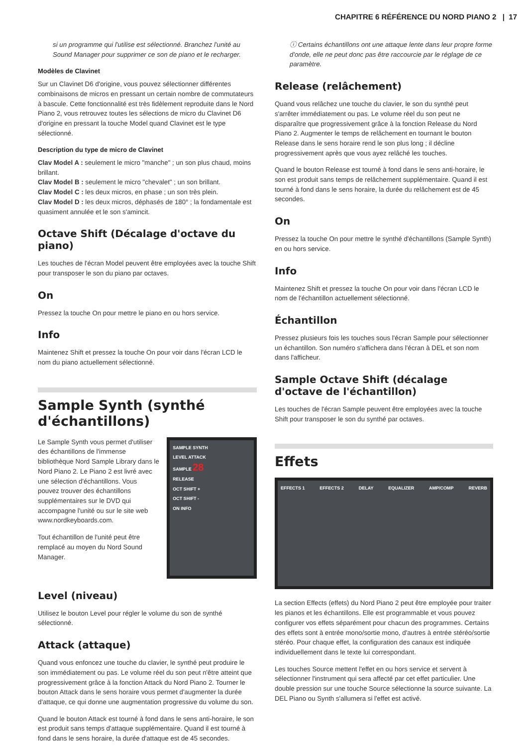CHAPITRE 6 RÉFÉRENCE DU NORD PIANO 2 | 17
si un programme qui l'utilise est sélectionné. Branchez l'unité au Sound Manager pour supprimer ce son de piano et le recharger.
Modèles de Clavinet
Sur un Clavinet D6 d'origine, vous pouvez sélectionner différentes combinaisons de micros en pressant un certain nombre de commutateurs à bascule. Cette fonctionnalité est très fidèlement reproduite dans le Nord Piano 2, vous retrouvez toutes les sélections de micro du Clavinet D6 d'origine en pressant la touche Model quand Clavinet est le type sélectionné.
Description du type de micro de Clavinet
Clav Model A : seulement le micro "manche" ; un son plus chaud, moins brillant.
Clav Model B : seulement le micro "chevalet" ; un son brillant.
Clav Model C : les deux micros, en phase ; un son très plein.
Clav Model D : les deux micros, déphasés de 180° ; la fondamentale est quasiment annulée et le son s'amincit.
Octave Shift (Décalage d'octave du piano)
Les touches de l'écran Model peuvent être employées avec la touche Shift pour transposer le son du piano par octaves.
On
Pressez la touche On pour mettre le piano en ou hors service.
Info
Maintenez Shift et pressez la touche On pour voir dans l'écran LCD le nom du piano actuellement sélectionné.
Sample Synth (synthé d'échantillons)
Le Sample Synth vous permet d'utiliser des échantillons de l'immense bibliothèque Nord Sample Library dans le Nord Piano 2. Le Piano 2 est livré avec une sélection d'échantillons. Vous pouvez trouver des échantillons supplémentaires sur le DVD qui accompagne l'unité ou sur le site web www.nordkeyboards.com.
Tout échantillon de l'unité peut être remplacé au moyen du Nord Sound Manager.
SAMPLE SYNTH
LEVEL ATTACK
SAMPLE 28
RELEASE
OCT SHIFT +
OCT SHIFT -
ON INFO
Level (niveau)
Utilisez le bouton Level pour régler le volume du son de synthé sélectionné.
Attack (attaque)
Quand vous enfoncez une touche du clavier, le synthé peut produire le son immédiatement ou pas. Le volume réel du son peut n'être atteint que progressivement grâce à la fonction Attack du Nord Piano 2. Tourner le bouton Attack dans le sens horaire vous permet d'augmenter la durée d'attaque, ce qui donne une augmentation progressive du volume du son.
Quand le bouton Attack est tourné à fond dans le sens anti-horaire, le son est produit sans temps d'attaque supplémentaire. Quand il est tourné à fond dans le sens horaire, la durée d'attaque est de 45 secondes.
ⓘ Certains échantillons ont une attaque lente dans leur propre forme d'onde, elle ne peut donc pas être raccourcie par le réglage de ce paramètre.
Release (relâchement)
Quand vous relâchez une touche du clavier, le son du synthé peut s'arrêter immédiatement ou pas. Le volume réel du son peut ne disparaître que progressivement grâce à la fonction Release du Nord Piano 2. Augmenter le temps de relâchement en tournant le bouton Release dans le sens horaire rend le son plus long ; il décline progressivement après que vous ayez relâché les touches.
Quand le bouton Release est tourné à fond dans le sens anti-horaire, le son est produit sans temps de relâchement supplémentaire. Quand il est tourné à fond dans le sens horaire, la durée du relâchement est de 45 secondes.
On
Pressez la touche On pour mettre le synthé d'échantillons (Sample Synth) en ou hors service.
Info
Maintenez Shift et pressez la touche On pour voir dans l'écran LCD le nom de l'échantillon actuellement sélectionné.
Échantillon
Pressez plusieurs fois les touches sous l'écran Sample pour sélectionner un échantillon. Son numéro s'affichera dans l'écran à DEL et son nom dans l'afficheur.
Sample Octave Shift (décalage d'octave de l'échantillon)
Les touches de l'écran Sample peuvent être employées avec la touche Shift pour transposer le son du synthé par octaves.
Effets
EFFECTS 1 EFFECTS 2 DELAY EQUALIZER AMP/COMP REVERB
La section Effects (effets) du Nord Piano 2 peut être employée pour traiter les pianos et les échantillons. Elle est programmable et vous pouvez configurer vos effets séparément pour chacun des programmes. Certains des effets sont à entrée mono/sortie mono, d'autres à entrée stéréo/sortie stéréo. Pour chaque effet, la configuration des canaux est indiquée individuellement dans le texte lui correspondant.
Les touches Source mettent l'effet en ou hors service et servent à sélectionner l'instrument qui sera affecté par cet effet particulier. Une double pression sur une touche Source sélectionne la source suivante. La DEL Piano ou Synth s'allumera si l'effet est activé.